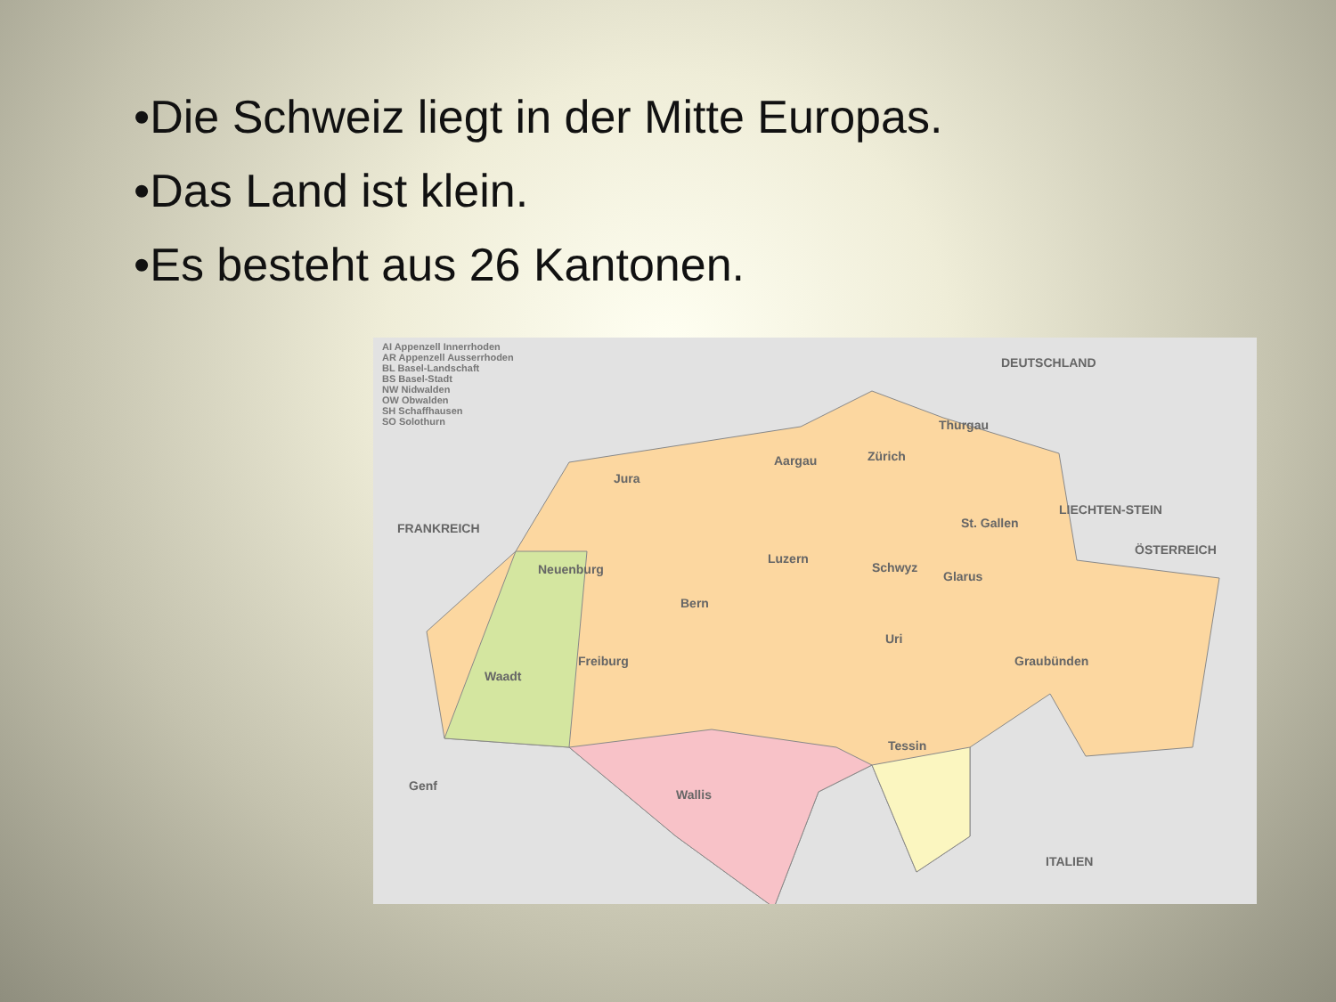•Die Schweiz liegt in der Mitte Europas.
•Das Land ist klein.
•Es besteht aus 26 Kantonen.
AI Appenzell Innerrhoden
AR Appenzell Ausserrhoden
BL Basel-Landschaft
BS Basel-Stadt
NW Nidwalden
OW Obwalden
SH Schaffhausen
SO Solothurn
DEUTSCHLAND
FRANKREICH
LIECHTEN-STEIN
ÖSTERREICH
ITALIEN
Jura
Aargau Zürich
Thurgau
St. Gallen
Luzern
Schwyz
Glarus Neuenburg
Bern
Uri
Freiburg
Waadt
Graubünden
Tessin
Wallis
Genf